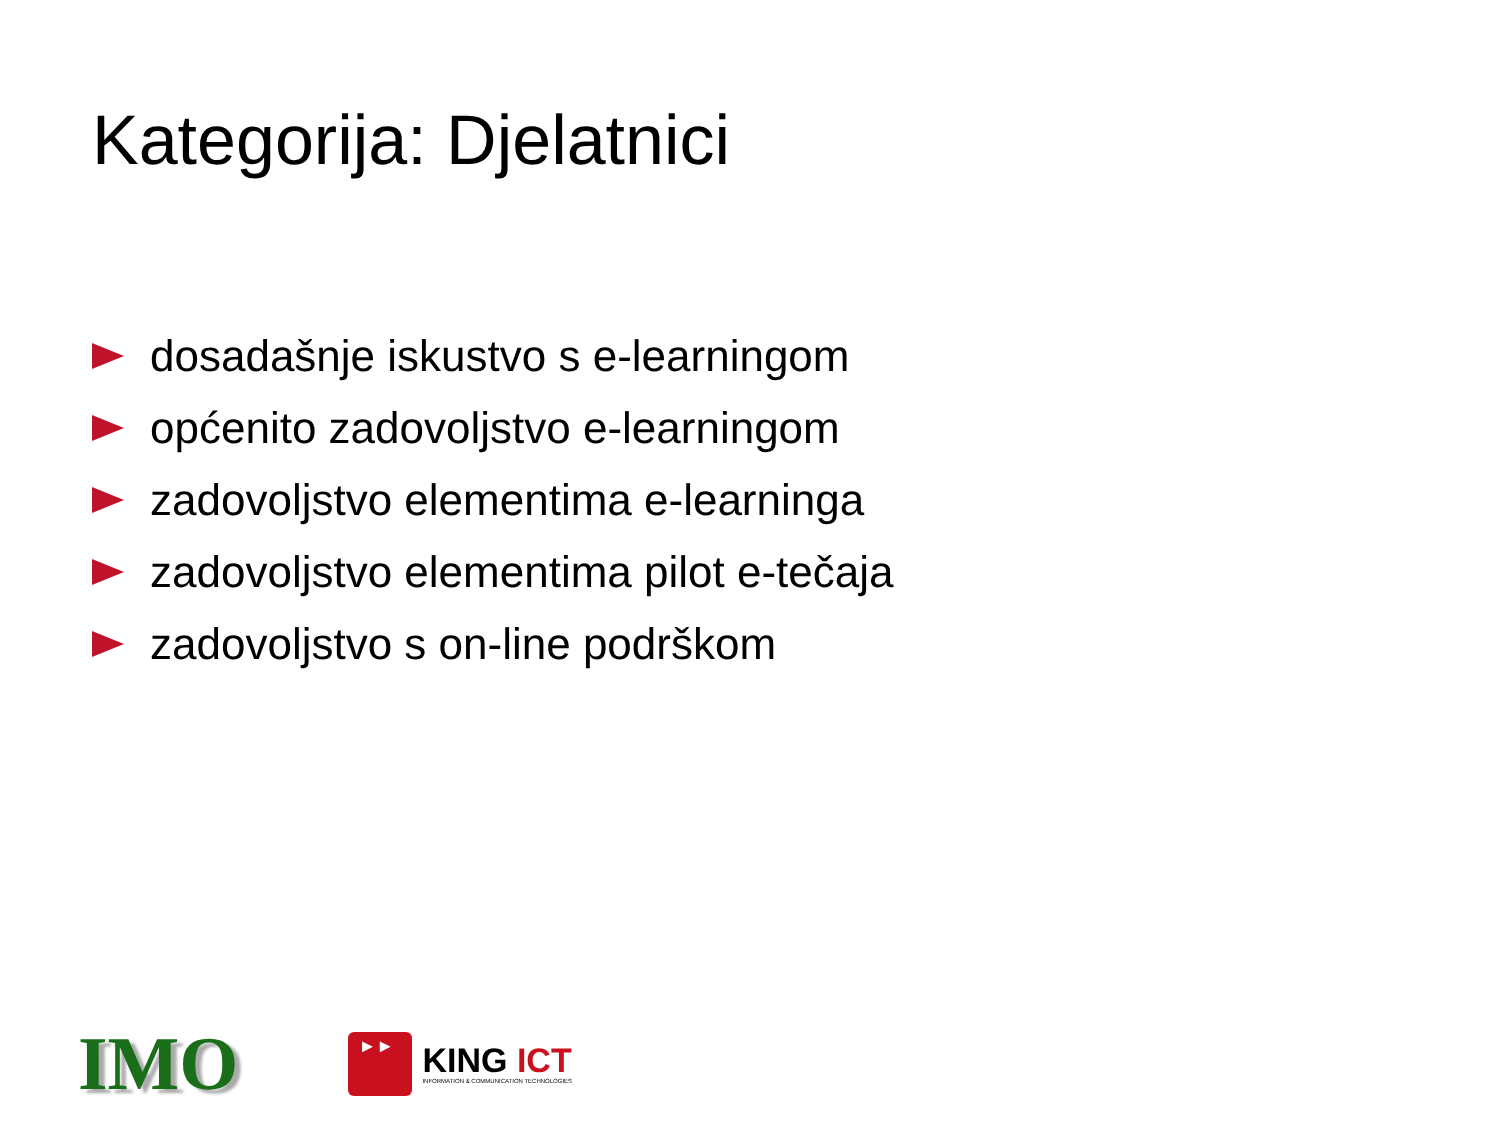Kategorija: Djelatnici
dosadašnje iskustvo s e-learningom
općenito zadovoljstvo e-learningom
zadovoljstvo elementima e-learninga
zadovoljstvo elementima pilot e-tečaja
zadovoljstvo s on-line podrškom
IMO
►►
KING ICT
INFORMATION & COMMUNICATION TECHNOLOGIES